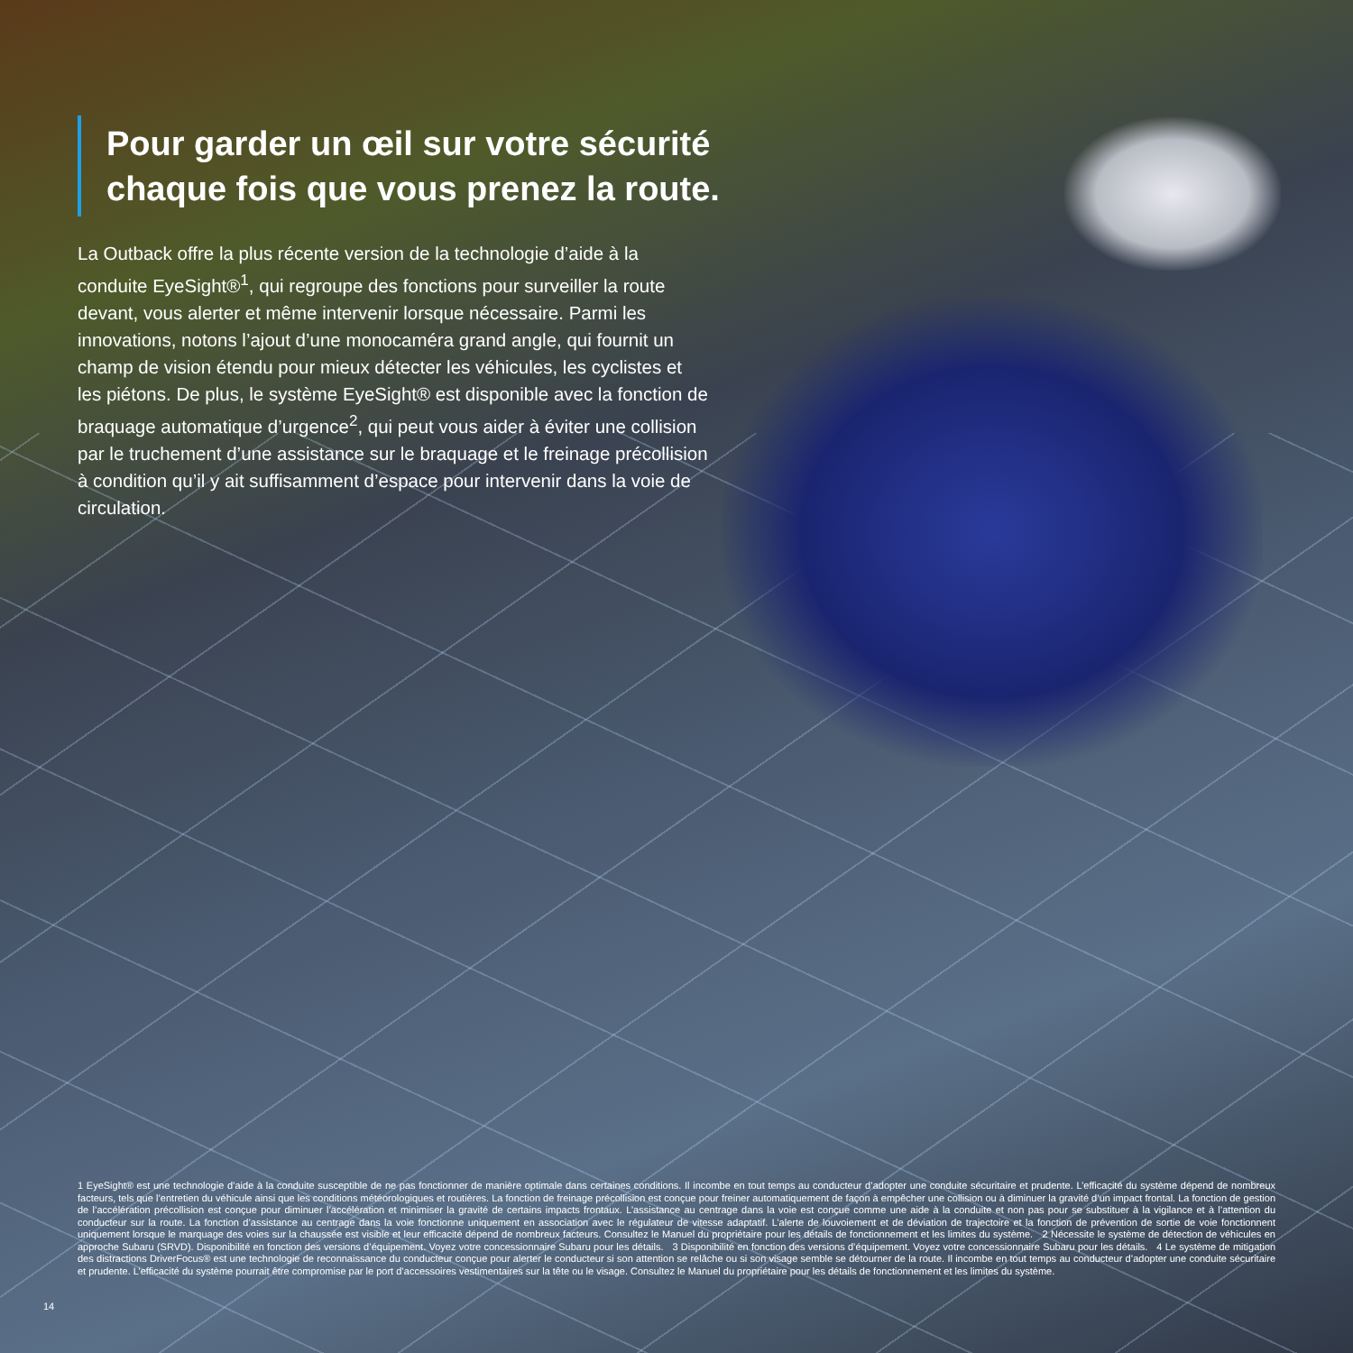Pour garder un œil sur votre sécurité chaque fois que vous prenez la route.
La Outback offre la plus récente version de la technologie d’aide à la conduite EyeSight®<sup>1</sup>, qui regroupe des fonctions pour surveiller la route devant, vous alerter et même intervenir lorsque nécessaire. Parmi les innovations, notons l’ajout d’une monocaméra grand angle, qui fournit un champ de vision étendu pour mieux détecter les véhicules, les cyclistes et les piétons. De plus, le système EyeSight® est disponible avec la fonction de braquage automatique d’urgence<sup>2</sup>, qui peut vous aider à éviter une collision par le truchement d’une assistance sur le braquage et le freinage précollision à condition qu’il y ait suffisamment d’espace pour intervenir dans la voie de circulation.
1 EyeSight® est une technologie d’aide à la conduite susceptible de ne pas fonctionner de manière optimale dans certaines conditions. Il incombe en tout temps au conducteur d’adopter une conduite sécuritaire et prudente. L’efficacité du système dépend de nombreux facteurs, tels que l’entretien du véhicule ainsi que les conditions météorologiques et routières. La fonction de freinage précollision est conçue pour freiner automatiquement de façon à empêcher une collision ou à diminuer la gravité d’un impact frontal. La fonction de gestion de l’accélération précollision est conçue pour diminuer l’accélération et minimiser la gravité de certains impacts frontaux. L’assistance au centrage dans la voie est conçue comme une aide à la conduite et non pas pour se substituer à la vigilance et à l’attention du conducteur sur la route. La fonction d’assistance au centrage dans la voie fonctionne uniquement en association avec le régulateur de vitesse adaptatif. L’alerte de louvoiement et de déviation de trajectoire et la fonction de prévention de sortie de voie fonctionnent uniquement lorsque le marquage des voies sur la chaussée est visible et leur efficacité dépend de nombreux facteurs. Consultez le Manuel du propriétaire pour les détails de fonctionnement et les limites du système. 2 Nécessite le système de détection de véhicules en approche Subaru (SRVD). Disponibilité en fonction des versions d’équipement. Voyez votre concessionnaire Subaru pour les détails. 3 Disponibilité en fonction des versions d’équipement. Voyez votre concessionnaire Subaru pour les détails. 4 Le système de mitigation des distractions DriverFocus® est une technologie de reconnaissance du conducteur conçue pour alerter le conducteur si son attention se relâche ou si son visage semble se détourner de la route. Il incombe en tout temps au conducteur d’adopter une conduite sécuritaire et prudente. L’efficacité du système pourrait être compromise par le port d’accessoires vestimentaires sur la tête ou le visage. Consultez le Manuel du propriétaire pour les détails de fonctionnement et les limites du système.
14